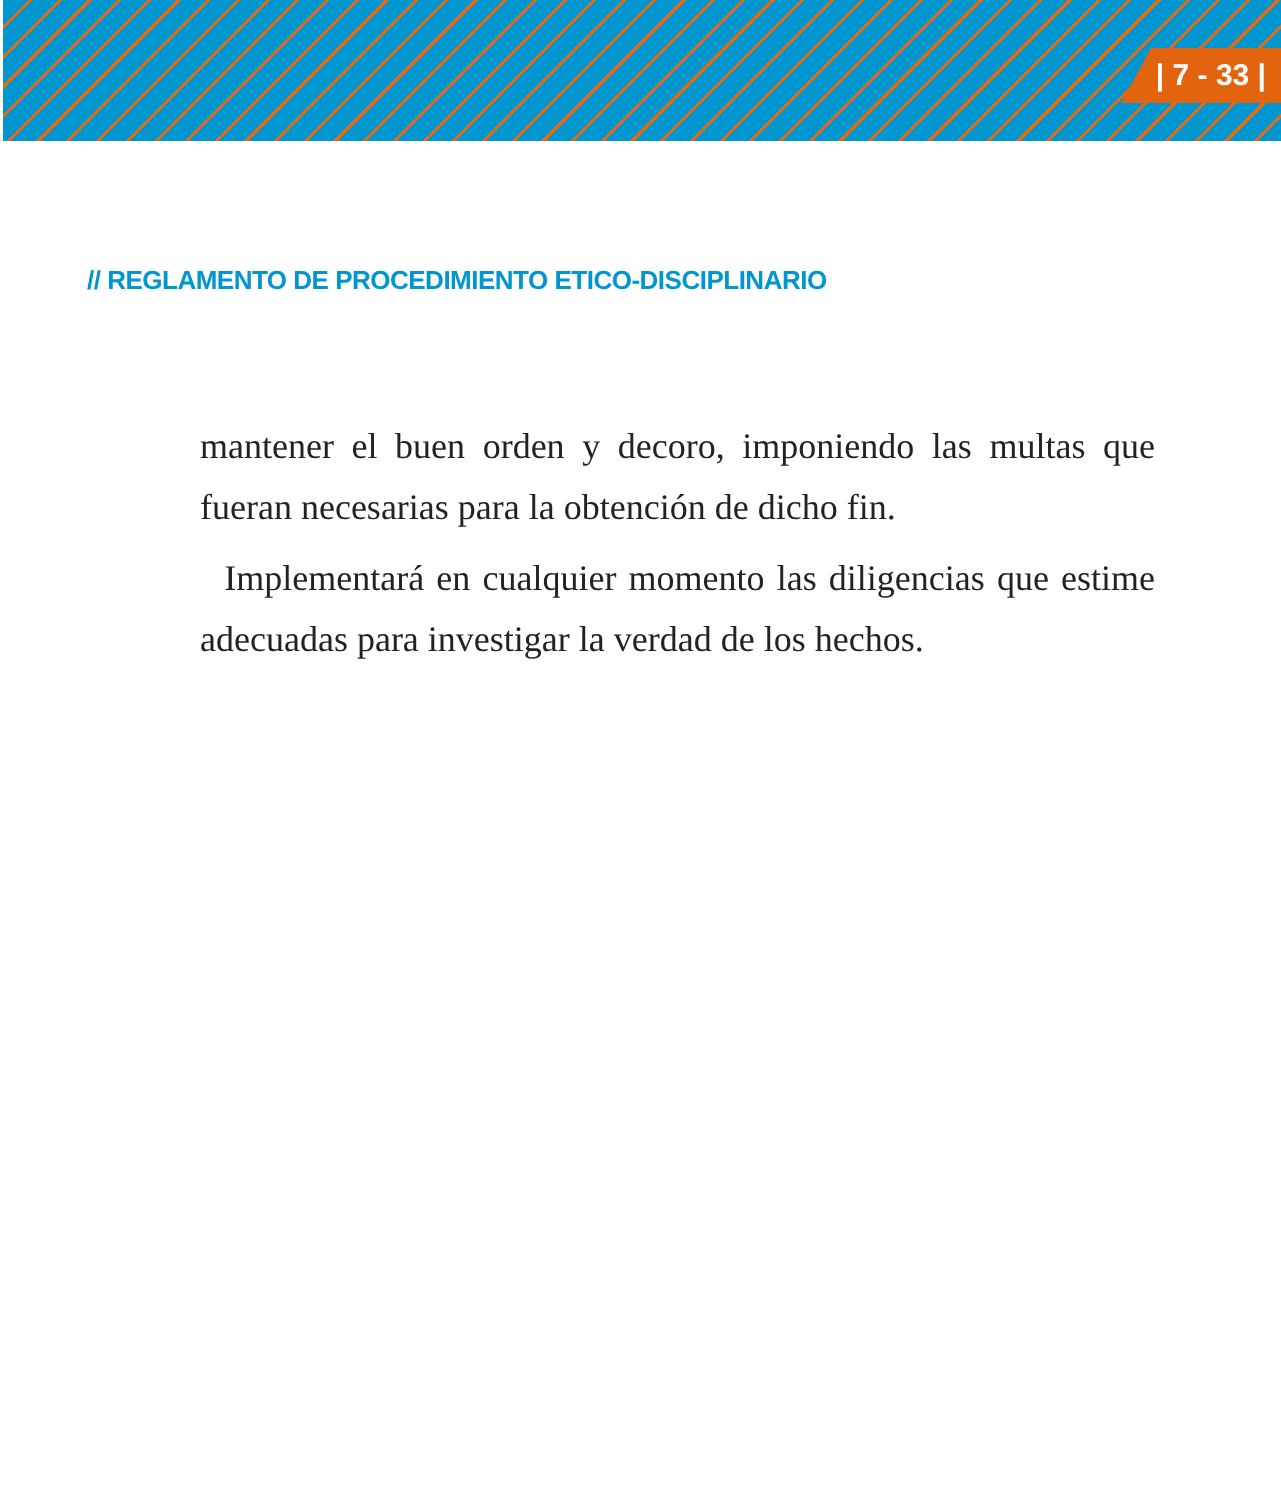| 7 - 33 |
// REGLAMENTO DE PROCEDIMIENTO ETICO-DISCIPLINARIO
mantener el buen orden y decoro, imponiendo las multas que fueran necesarias para la obtención de dicho fin.
Implementará en cualquier momento las diligencias que estime adecuadas para investigar la verdad de los hechos.